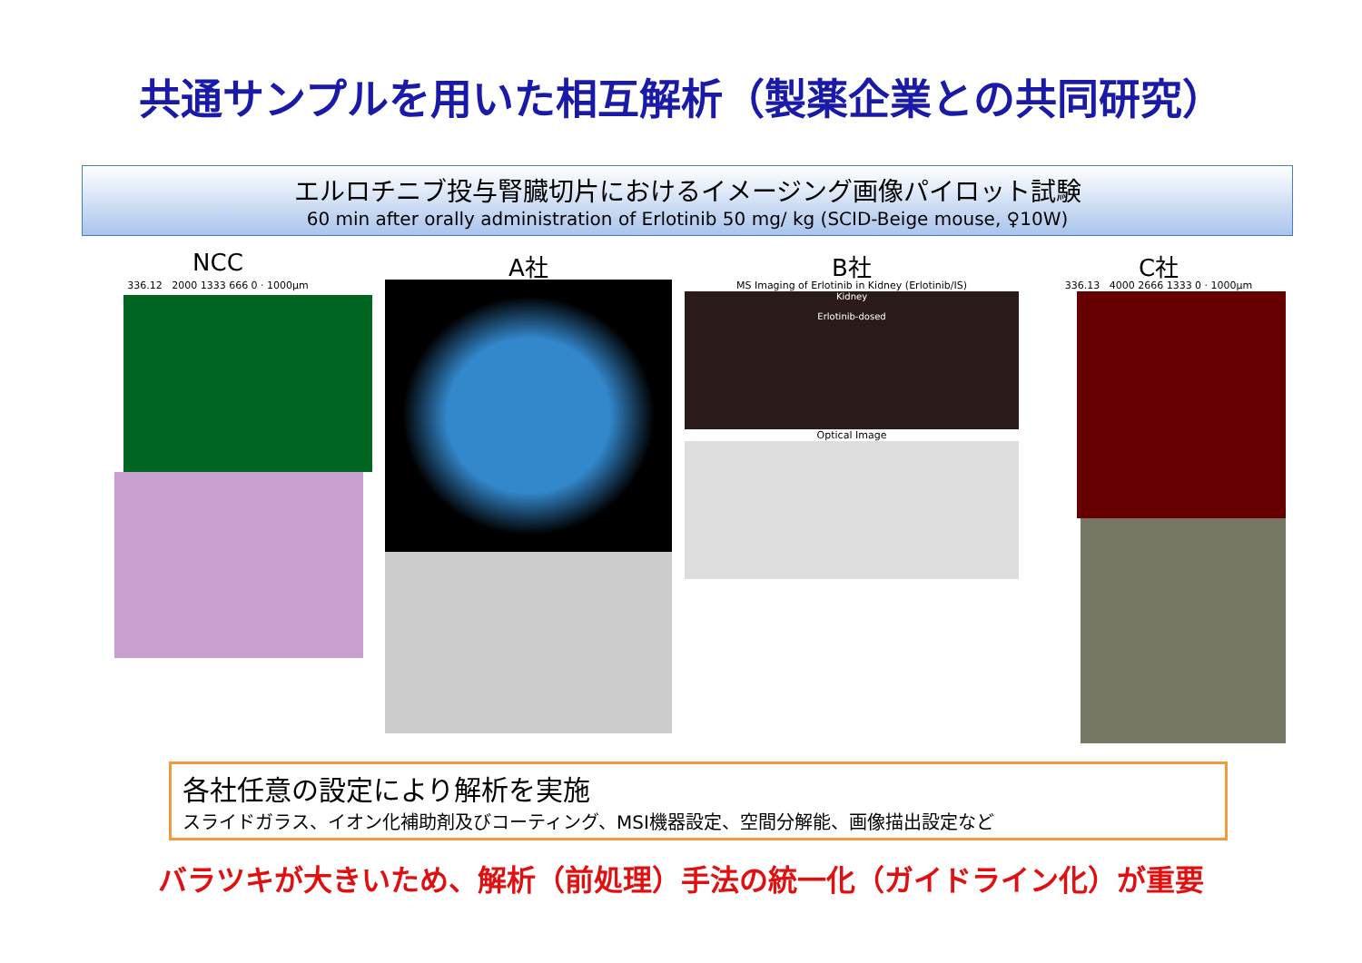共通サンプルを用いた相互解析（製薬企業との共同研究）
エルロチニブ投与腎臓切片におけるイメージング画像パイロット試験
60 min after orally administration of Erlotinib 50 mg/ kg (SCID-Beige mouse, ♀10W)
NCC
336.12 2000 1333 666 0 · 1000μm
A社 B社
MS Imaging of Erlotinib in Kidney (Erlotinib/IS)
Kidney
Erlotinib-dosed
Optical Image
C社
336.13 4000 2666 1333 0 · 1000μm
各社任意の設定により解析を実施
スライドガラス、イオン化補助剤及びコーティング、MSI機器設定、空間分解能、画像描出設定など
バラツキが大きいため、解析（前処理）手法の統一化（ガイドライン化）が重要